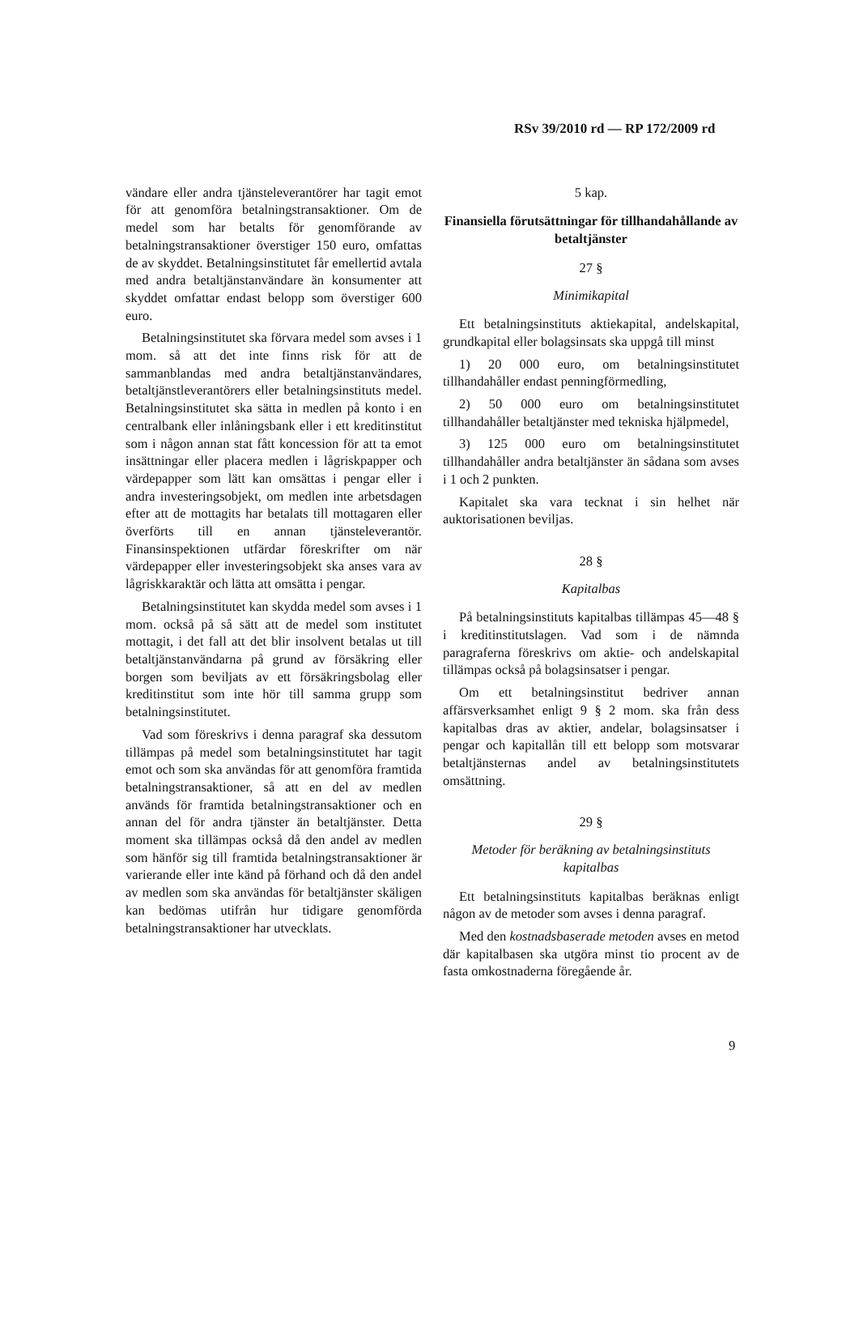RSv 39/2010 rd — RP 172/2009 rd
vändare eller andra tjänsteleverantörer har tagit emot för att genomföra betalningstransaktioner. Om de medel som har betalts för genomförande av betalningstransaktioner överstiger 150 euro, omfattas de av skyddet. Betalningsinstitutet får emellertid avtala med andra betaltjänstanvändare än konsumenter att skyddet omfattar endast belopp som överstiger 600 euro.
Betalningsinstitutet ska förvara medel som avses i 1 mom. så att det inte finns risk för att de sammanblandas med andra betaltjänstanvändares, betaltjänstleverantörers eller betalningsinstituts medel. Betalningsinstitutet ska sätta in medlen på konto i en centralbank eller inlåningsbank eller i ett kreditinstitut som i någon annan stat fått koncession för att ta emot insättningar eller placera medlen i lågriskpapper och värdepapper som lätt kan omsättas i pengar eller i andra investeringsobjekt, om medlen inte arbetsdagen efter att de mottagits har betalats till mottagaren eller överförts till en annan tjänsteleverantör. Finansinspektionen utfärdar föreskrifter om när värdepapper eller investeringsobjekt ska anses vara av lågriskkaraktär och lätta att omsätta i pengar.
Betalningsinstitutet kan skydda medel som avses i 1 mom. också på så sätt att de medel som institutet mottagit, i det fall att det blir insolvent betalas ut till betaltjänstanvändarna på grund av försäkring eller borgen som beviljats av ett försäkringsbolag eller kreditinstitut som inte hör till samma grupp som betalningsinstitutet.
Vad som föreskrivs i denna paragraf ska dessutom tillämpas på medel som betalningsinstitutet har tagit emot och som ska användas för att genomföra framtida betalningstransaktioner, så att en del av medlen används för framtida betalningstransaktioner och en annan del för andra tjänster än betaltjänster. Detta moment ska tillämpas också då den andel av medlen som hänför sig till framtida betalningstransaktioner är varierande eller inte känd på förhand och då den andel av medlen som ska användas för betaltjänster skäligen kan bedömas utifrån hur tidigare genomförda betalningstransaktioner har utvecklats.
5 kap.
Finansiella förutsättningar för tillhandahållande av betaltjänster
27 §
Minimikapital
Ett betalningsinstituts aktiekapital, andelskapital, grundkapital eller bolagsinsats ska uppgå till minst
1) 20 000 euro, om betalningsinstitutet tillhandahåller endast penningförmedling,
2) 50 000 euro om betalningsinstitutet tillhandahåller betaltjänster med tekniska hjälpmedel,
3) 125 000 euro om betalningsinstitutet tillhandahåller andra betaltjänster än sådana som avses i 1 och 2 punkten.
Kapitalet ska vara tecknat i sin helhet när auktorisationen beviljas.
28 §
Kapitalbas
På betalningsinstituts kapitalbas tillämpas 45—48 § i kreditinstitutslagen. Vad som i de nämnda paragraferna föreskrivs om aktie- och andelskapital tillämpas också på bolagsinsatser i pengar.
Om ett betalningsinstitut bedriver annan affärsverksamhet enligt 9 § 2 mom. ska från dess kapitalbas dras av aktier, andelar, bolagsinsatser i pengar och kapitallån till ett belopp som motsvarar betaltjänsternas andel av betalningsinstitutets omsättning.
29 §
Metoder för beräkning av betalningsinstituts kapitalbas
Ett betalningsinstituts kapitalbas beräknas enligt någon av de metoder som avses i denna paragraf.
Med den kostnadsbaserade metoden avses en metod där kapitalbasen ska utgöra minst tio procent av de fasta omkostnaderna föregående år.
9